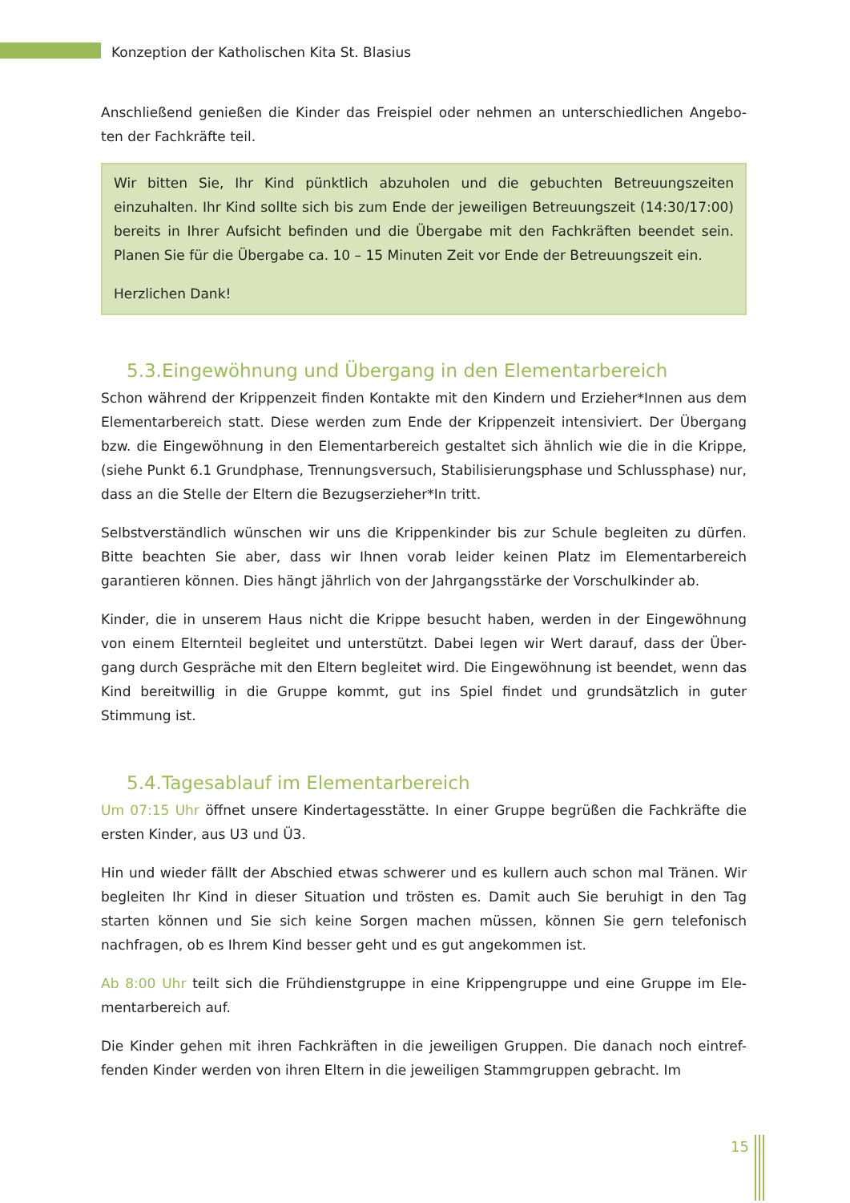Konzeption der Katholischen Kita St. Blasius
Anschließend genießen die Kinder das Freispiel oder nehmen an unterschiedlichen Angebo-ten der Fachkräfte teil.
Wir bitten Sie, Ihr Kind pünktlich abzuholen und die gebuchten Betreuungszeiten einzuhalten. Ihr Kind sollte sich bis zum Ende der jeweiligen Betreuungszeit (14:30/17:00) bereits in Ihrer Aufsicht befinden und die Übergabe mit den Fachkräften beendet sein. Planen Sie für die Übergabe ca. 10 – 15 Minuten Zeit vor Ende der Betreuungszeit ein.
Herzlichen Dank!
5.3.Eingewöhnung und Übergang in den Elementarbereich
Schon während der Krippenzeit finden Kontakte mit den Kindern und Erzieher*Innen aus dem Elementarbereich statt. Diese werden zum Ende der Krippenzeit intensiviert. Der Übergang bzw. die Eingewöhnung in den Elementarbereich gestaltet sich ähnlich wie die in die Krippe, (siehe Punkt 6.1 Grundphase, Trennungsversuch, Stabilisierungsphase und Schlussphase) nur, dass an die Stelle der Eltern die Bezugserzieher*In tritt.
Selbstverständlich wünschen wir uns die Krippenkinder bis zur Schule begleiten zu dürfen. Bitte beachten Sie aber, dass wir Ihnen vorab leider keinen Platz im Elementarbereich garantieren können. Dies hängt jährlich von der Jahrgangsstärke der Vorschulkinder ab.
Kinder, die in unserem Haus nicht die Krippe besucht haben, werden in der Eingewöhnung von einem Elternteil begleitet und unterstützt. Dabei legen wir Wert darauf, dass der Über-gang durch Gespräche mit den Eltern begleitet wird. Die Eingewöhnung ist beendet, wenn das Kind bereitwillig in die Gruppe kommt, gut ins Spiel findet und grundsätzlich in guter Stimmung ist.
5.4.Tagesablauf im Elementarbereich
Um 07:15 Uhr öffnet unsere Kindertagesstätte. In einer Gruppe begrüßen die Fachkräfte die ersten Kinder, aus U3 und Ü3.
Hin und wieder fällt der Abschied etwas schwerer und es kullern auch schon mal Tränen. Wir begleiten Ihr Kind in dieser Situation und trösten es. Damit auch Sie beruhigt in den Tag starten können und Sie sich keine Sorgen machen müssen, können Sie gern telefonisch nachfragen, ob es Ihrem Kind besser geht und es gut angekommen ist.
Ab 8:00 Uhr teilt sich die Frühdienstgruppe in eine Krippengruppe und eine Gruppe im Ele-mentarbereich auf.
Die Kinder gehen mit ihren Fachkräften in die jeweiligen Gruppen. Die danach noch eintref-fenden Kinder werden von ihren Eltern in die jeweiligen Stammgruppen gebracht. Im
15